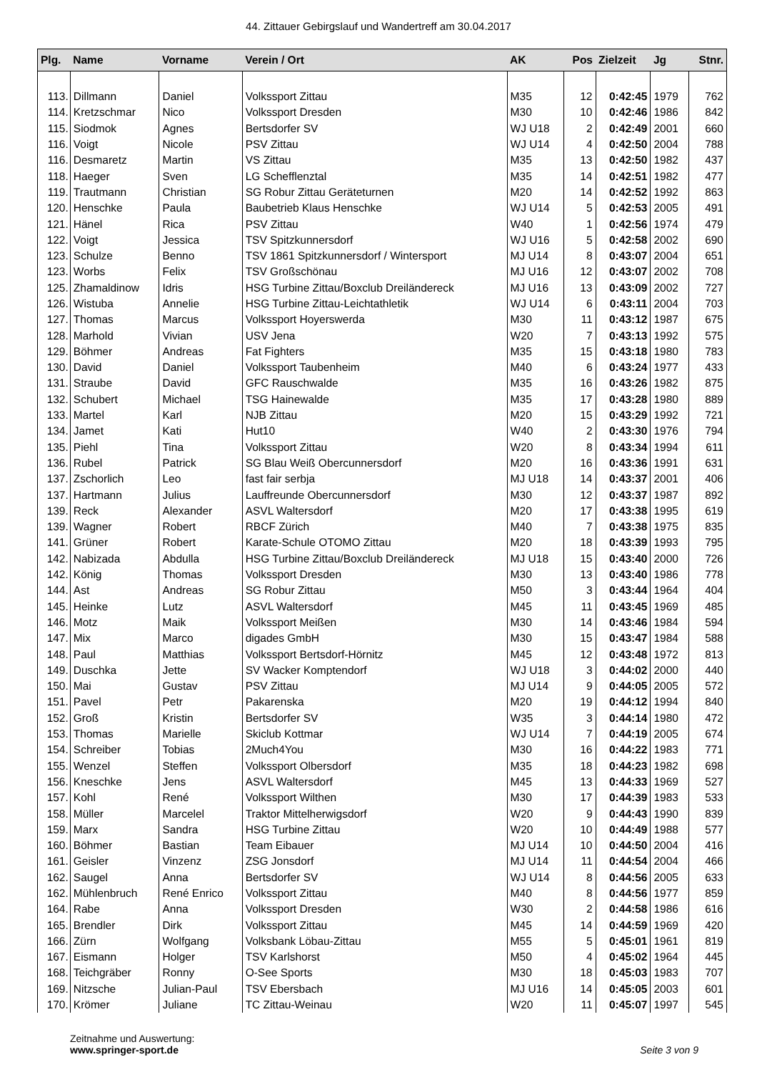44. Zittauer Gebirgslauf und Wandertreff am 30.04.2017
| Plg. | Name | Vorname | Verein / Ort | AK | Pos | Zielzeit | Jg | Stnr. |
| --- | --- | --- | --- | --- | --- | --- | --- | --- |
| 113. | Dillmann | Daniel | Volkssport Zittau | M35 | 12 | 0:42:45 | 1979 | 762 |
| 114. | Kretzschmar | Nico | Volkssport Dresden | M30 | 10 | 0:42:46 | 1986 | 842 |
| 115. | Siodmok | Agnes | Bertsdorfer SV | WJ U18 | 2 | 0:42:49 | 2001 | 660 |
| 116. | Voigt | Nicole | PSV Zittau | WJ U14 | 4 | 0:42:50 | 2004 | 788 |
| 116. | Desmaretz | Martin | VS Zittau | M35 | 13 | 0:42:50 | 1982 | 437 |
| 118. | Haeger | Sven | LG Schefflenztal | M35 | 14 | 0:42:51 | 1982 | 477 |
| 119. | Trautmann | Christian | SG Robur Zittau Geräteturnen | M20 | 14 | 0:42:52 | 1992 | 863 |
| 120. | Henschke | Paula | Baubetrieb Klaus Henschke | WJ U14 | 5 | 0:42:53 | 2005 | 491 |
| 121. | Hänel | Rica | PSV Zittau | W40 | 1 | 0:42:56 | 1974 | 479 |
| 122. | Voigt | Jessica | TSV Spitzkunnersdorf | WJ U16 | 5 | 0:42:58 | 2002 | 690 |
| 123. | Schulze | Benno | TSV 1861 Spitzkunnersdorf / Wintersport | MJ U14 | 8 | 0:43:07 | 2004 | 651 |
| 123. | Worbs | Felix | TSV Großschönau | MJ U16 | 12 | 0:43:07 | 2002 | 708 |
| 125. | Zhamaldinow | Idris | HSG Turbine Zittau/Boxclub Dreiländereck | MJ U16 | 13 | 0:43:09 | 2002 | 727 |
| 126. | Wistuba | Annelie | HSG Turbine Zittau-Leichtathletik | WJ U14 | 6 | 0:43:11 | 2004 | 703 |
| 127. | Thomas | Marcus | Volkssport Hoyerswerda | M30 | 11 | 0:43:12 | 1987 | 675 |
| 128. | Marhold | Vivian | USV Jena | W20 | 7 | 0:43:13 | 1992 | 575 |
| 129. | Böhmer | Andreas | Fat Fighters | M35 | 15 | 0:43:18 | 1980 | 783 |
| 130. | David | Daniel | Volkssport Taubenheim | M40 | 6 | 0:43:24 | 1977 | 433 |
| 131. | Straube | David | GFC Rauschwalde | M35 | 16 | 0:43:26 | 1982 | 875 |
| 132. | Schubert | Michael | TSG Hainewalde | M35 | 17 | 0:43:28 | 1980 | 889 |
| 133. | Martel | Karl | NJB Zittau | M20 | 15 | 0:43:29 | 1992 | 721 |
| 134. | Jamet | Kati | Hut10 | W40 | 2 | 0:43:30 | 1976 | 794 |
| 135. | Piehl | Tina | Volkssport Zittau | W20 | 8 | 0:43:34 | 1994 | 611 |
| 136. | Rubel | Patrick | SG Blau Weiß Obercunnersdorf | M20 | 16 | 0:43:36 | 1991 | 631 |
| 137. | Zschorlich | Leo | fast fair serbja | MJ U18 | 14 | 0:43:37 | 2001 | 406 |
| 137. | Hartmann | Julius | Lauffreunde Obercunnersdorf | M30 | 12 | 0:43:37 | 1987 | 892 |
| 139. | Reck | Alexander | ASVL Waltersdorf | M20 | 17 | 0:43:38 | 1995 | 619 |
| 139. | Wagner | Robert | RBCF Zürich | M40 | 7 | 0:43:38 | 1975 | 835 |
| 141. | Grüner | Robert | Karate-Schule OTOMO Zittau | M20 | 18 | 0:43:39 | 1993 | 795 |
| 142. | Nabizada | Abdulla | HSG Turbine Zittau/Boxclub Dreiländereck | MJ U18 | 15 | 0:43:40 | 2000 | 726 |
| 142. | König | Thomas | Volkssport Dresden | M30 | 13 | 0:43:40 | 1986 | 778 |
| 144. | Ast | Andreas | SG Robur Zittau | M50 | 3 | 0:43:44 | 1964 | 404 |
| 145. | Heinke | Lutz | ASVL Waltersdorf | M45 | 11 | 0:43:45 | 1969 | 485 |
| 146. | Motz | Maik | Volkssport Meißen | M30 | 14 | 0:43:46 | 1984 | 594 |
| 147. | Mix | Marco | digades GmbH | M30 | 15 | 0:43:47 | 1984 | 588 |
| 148. | Paul | Matthias | Volkssport Bertsdorf-Hörnitz | M45 | 12 | 0:43:48 | 1972 | 813 |
| 149. | Duschka | Jette | SV Wacker Komptendorf | WJ U18 | 3 | 0:44:02 | 2000 | 440 |
| 150. | Mai | Gustav | PSV Zittau | MJ U14 | 9 | 0:44:05 | 2005 | 572 |
| 151. | Pavel | Petr | Pakarenska | M20 | 19 | 0:44:12 | 1994 | 840 |
| 152. | Groß | Kristin | Bertsdorfer SV | W35 | 3 | 0:44:14 | 1980 | 472 |
| 153. | Thomas | Marielle | Skiclub Kottmar | WJ U14 | 7 | 0:44:19 | 2005 | 674 |
| 154. | Schreiber | Tobias | 2Much4You | M30 | 16 | 0:44:22 | 1983 | 771 |
| 155. | Wenzel | Steffen | Volkssport Olbersdorf | M35 | 18 | 0:44:23 | 1982 | 698 |
| 156. | Kneschke | Jens | ASVL Waltersdorf | M45 | 13 | 0:44:33 | 1969 | 527 |
| 157. | Kohl | René | Volkssport Wilthen | M30 | 17 | 0:44:39 | 1983 | 533 |
| 158. | Müller | Marcelel | Traktor Mittelherwigsdorf | W20 | 9 | 0:44:43 | 1990 | 839 |
| 159. | Marx | Sandra | HSG Turbine Zittau | W20 | 10 | 0:44:49 | 1988 | 577 |
| 160. | Böhmer | Bastian | Team Eibauer | MJ U14 | 10 | 0:44:50 | 2004 | 416 |
| 161. | Geisler | Vinzenz | ZSG Jonsdorf | MJ U14 | 11 | 0:44:54 | 2004 | 466 |
| 162. | Saugel | Anna | Bertsdorfer SV | WJ U14 | 8 | 0:44:56 | 2005 | 633 |
| 162. | Mühlenbruch | René Enrico | Volkssport Zittau | M40 | 8 | 0:44:56 | 1977 | 859 |
| 164. | Rabe | Anna | Volkssport Dresden | W30 | 2 | 0:44:58 | 1986 | 616 |
| 165. | Brendler | Dirk | Volkssport Zittau | M45 | 14 | 0:44:59 | 1969 | 420 |
| 166. | Zürn | Wolfgang | Volksbank Löbau-Zittau | M55 | 5 | 0:45:01 | 1961 | 819 |
| 167. | Eismann | Holger | TSV Karlshorst | M50 | 4 | 0:45:02 | 1964 | 445 |
| 168. | Teichgräber | Ronny | O-See Sports | M30 | 18 | 0:45:03 | 1983 | 707 |
| 169. | Nitzsche | Julian-Paul | TSV Ebersbach | MJ U16 | 14 | 0:45:05 | 2003 | 601 |
| 170. | Krömer | Juliane | TC Zittau-Weinau | W20 | 11 | 0:45:07 | 1997 | 545 |
Zeitnahme und Auswertung:
www.springer-sport.de
Seite 3 von 9